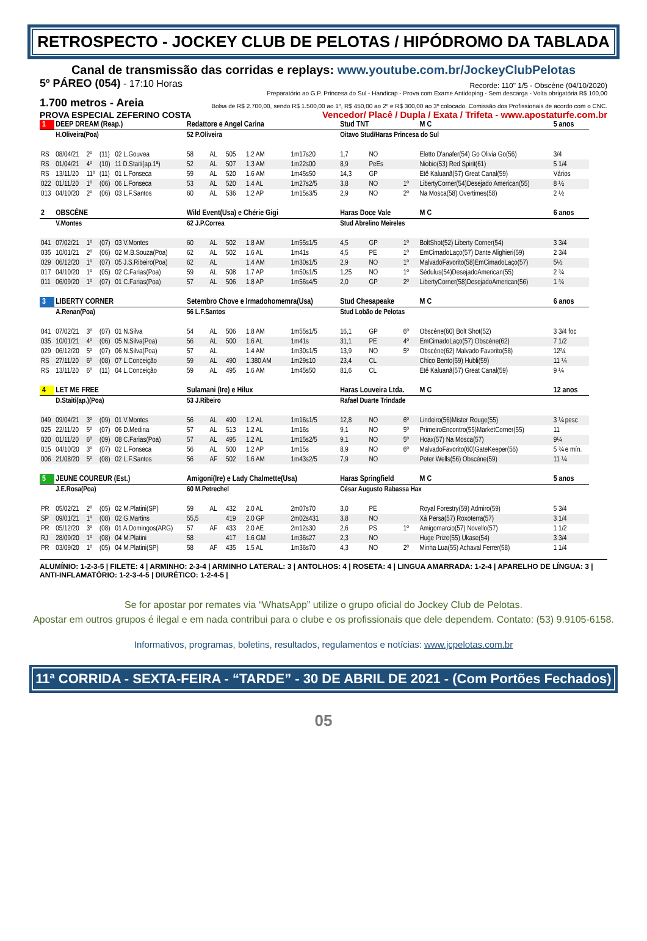RETROSPECTO - JOCKEY CLUB DE PELOTAS / HIPÓDROMO DA TABLADA
Canal de transmissão das corridas e replays: www.youtube.com.br/JockeyClubPelotas
5º PÁREO (054) - 17:10 Horas
Recorde: 110" 1/5 - Obscène (04/10/2020)
Preparatório ao G.P. Princesa do Sul - Handicap - Prova com Exame Antidoping - Sem descarga - Volta obrigatória R$ 100,00
1.700 metros - Areia
Bolsa de R$ 2.700,00, sendo R$ 1.500,00 ao 1º, R$ 450,00 ao 2º e R$ 300,00 ao 3º colocado. Comissão dos Profissionais de acordo com o CNC.
PROVA ESPECIAL ZEFERINO COSTA Vencedor/ Placê / Dupla / Exata / Trifeta - www.apostaturfe.com.br
| 1 | DEEP DREAM (Reap.) | | | | Redattore e Angel Carina | | | | | Stud TNT | | | M C | 5 anos | |
| | H.Oliveira(Poa) | | | | 52 P.Oliveira | | | | | Oitavo Stud/Haras Princesa do Sul | | | | | |
| RS | 08/04/21 | 2º | (11) | 02 L.Gouvea | 58 | AL | 505 | 1.2 AM | 1m17s20 | 1,7 | NO | | Eletto D'anafer(54) Go Olivia Go(56) | | 3/4 |
| RS | 01/04/21 | 4º | (10) | 11 D.Staiti(ap.1ª) | 52 | AL | 507 | 1.3 AM | 1m22s00 | 8,9 | PeEs | | Niobio(53) Red Spirit(61) | | 5 1/4 |
| RS | 13/11/20 | 11º | (11) | 01 L.Fonseca | 59 | AL | 520 | 1.6 AM | 1m45s50 | 14,3 | GP | | Etê Kaluanã(57) Great Canal(59) | | Vários |
| 022 | 01/11/20 | 1º | (06) | 06 L.Fonseca | 53 | AL | 520 | 1.4 AL | 1m27s2/5 | 3,8 | NO | 1º | LibertyCorner(54)Desejado American(55) | | 8 ½ |
| 013 | 04/10/20 | 2º | (06) | 03 L.F.Santos | 60 | AL | 536 | 1.2 AP | 1m15s3/5 | 2,9 | NO | 2º | Na Mosca(58) Overtimes(58) | | 2 ½ |
| 2 | OBSCÈNE | | | | Wild Event(Usa) e Chérie Gigi | | | | | Haras Doce Vale | | | M C | 6 anos | |
| | V.Montes | | | | 62 J.P.Correa | | | | | Stud Abrelino Meireles | | | | | |
| 041 | 07/02/21 | 1º | (07) | 03 V.Montes | 60 | AL | 502 | 1.8 AM | 1m55s1/5 | 4,5 | GP | 1º | BoltShot(52) Liberty Corner(54) | | 3 3/4 |
| 035 | 10/01/21 | 2º | (06) | 02 M.B.Souza(Poa) | 62 | AL | 502 | 1.6 AL | 1m41s | 4,5 | PE | 1º | EmCimadoLaço(57) Dante Alighieri(59) | | 2 3/4 |
| 029 | 06/12/20 | 1º | (07) | 05 J.S.Ribeiro(Poa) | 62 | AL | | 1.4 AM | 1m30s1/5 | 2,9 | NO | 1º | MalvadoFavorito(58)EmCimadoLaço(57) | | 5½ |
| 017 | 04/10/20 | 1º | (05) | 02 C.Farias(Poa) | 59 | AL | 508 | 1.7 AP | 1m50s1/5 | 1,25 | NO | 1º | Sédulus(54)DesejadoAmerican(55) | | 2 ¾ |
| 011 | 06/09/20 | 1º | (07) | 01 C.Farias(Poa) | 57 | AL | 506 | 1.8 AP | 1m56s4/5 | 2,0 | GP | 2º | LibertyCorner(58)DesejadoAmerican(56) | | 1 ¾ |
| 3 | LIBERTY CORNER | | | | Setembro Chove e Irmadohomemra(Usa) | | | | | Stud Chesapeake | | | M C | 6 anos | |
| | A.Renan(Poa) | | | | 56 L.F.Santos | | | | | Stud Lobão de Pelotas | | | | | |
| 041 | 07/02/21 | 3º | (07) | 01 N.Silva | 54 | AL | 506 | 1.8 AM | 1m55s1/5 | 16,1 | GP | 6º | Obscène(60) Bolt Shot(52) | | 3 3/4 foc |
| 035 | 10/01/21 | 4º | (06) | 05 N.Silva(Poa) | 56 | AL | 500 | 1.6 AL | 1m41s | 31,1 | PE | 4º | EmCimadoLaço(57) Obscène(62) | | 7 1/2 |
| 029 | 06/12/20 | 5º | (07) | 06 N.Silva(Poa) | 57 | AL | | 1.4 AM | 1m30s1/5 | 13,9 | NO | 5º | Obscène(62) Malvado Favorito(58) | | 12¾ |
| RS | 27/11/20 | 6º | (08) | 07 L.Conceição | 59 | AL | 490 | 1.380 AM | 1m29s10 | 23,4 | CL | | Chico Bento(59) Hubli(59) | | 11 ¼ |
| RS | 13/11/20 | 6º | (11) | 04 L.Conceição | 59 | AL | 495 | 1.6 AM | 1m45s50 | 81,6 | CL | | Etê Kaluanã(57) Great Canal(59) | | 9 ¼ |
| 4 | LET ME FREE | | | | Sulamani (Ire) e Hilux | | | | | Haras Louveira Ltda. | | | M C | 12 anos | |
| | D.Staiti(ap.)(Poa) | | | | 53 J.Ribeiro | | | | | Rafael Duarte Trindade | | | | | |
| 049 | 09/04/21 | 3º | (09) | 01 V.Montes | 56 | AL | 490 | 1.2 AL | 1m16s1/5 | 12,8 | NO | 6º | Lindeiro(56)Mister Rouge(55) | | 3 ¼ pesc |
| 025 | 22/11/20 | 5º | (07) | 06 D.Medina | 57 | AL | 513 | 1.2 AL | 1m16s | 9,1 | NO | 5º | PrimeiroEncontro(55)MarketCorner(55) | | 11 |
| 020 | 01/11/20 | 6º | (09) | 08 C.Farias(Poa) | 57 | AL | 495 | 1.2 AL | 1m15s2/5 | 9,1 | NO | 5º | Hoax(57) Na Mosca(57) | | 9¼ |
| 015 | 04/10/20 | 3º | (07) | 02 L.Fonseca | 56 | AL | 500 | 1.2 AP | 1m15s | 8,9 | NO | 6º | MalvadoFavorito(60)GateKeeper(56) | | 5 ¾ e mín. |
| 006 | 21/08/20 | 5º | (08) | 02 L.F.Santos | 56 | AF | 502 | 1.6 AM | 1m43s2/5 | 7,9 | NO | | Peter Wells(56) Obscène(59) | | 11 ¼ |
| 5 | JEUNE COUREUR (Est.) | | | | Amigoni(Ire) e Lady Chalmette(Usa) | | | | | Haras Springfield | | | M C | 5 anos | |
| | J.E.Rosa(Poa) | | | | 60 M.Petrechel | | | | | César Augusto Rabassa Hax | | | | | |
| PR | 05/02/21 | 2º | (05) | 02 M.Platini(SP) | 59 | AL | 432 | 2.0 AL | 2m07s70 | 3,0 | PE | | Royal Forestry(59) Admiro(59) | | 5 3/4 |
| SP | 09/01/21 | 1º | (08) | 02 G.Martins | 55,5 | | 419 | 2.0 GP | 2m02s431 | 3,8 | NO | | Xá Persa(57) Roxoterra(57) | | 3 1/4 |
| PR | 05/12/20 | 3º | (08) | 01 A.Domingos(ARG) | 57 | AF | 433 | 2.0 AE | 2m12s30 | 2,6 | PS | 1º | Amigomarcio(57) Novello(57) | | 1 1/2 |
| RJ | 28/09/20 | 1º | (08) | 04 M.Platini | 58 | | 417 | 1.6 GM | 1m36s27 | 2,3 | NO | | Huge Prize(55) Ukase(54) | | 3 3/4 |
| PR | 03/09/20 | 1º | (05) | 04 M.Platini(SP) | 58 | AF | 435 | 1.5 AL | 1m36s70 | 4,3 | NO | 2º | Minha Lua(55) Achaval Ferrer(58) | | 1 1/4 |
ALUMÍNIO: 1-2-3-5 | FILETE: 4 | ARMINHO: 2-3-4 | ARMINHO LATERAL: 3 | ANTOLHOS: 4 | ROSETA: 4 | LINGUA AMARRADA: 1-2-4 | APARELHO DE LÍNGUA: 3 | ANTI-INFLAMATÓRIO: 1-2-3-4-5 | DIURÉTICO: 1-2-4-5 |
Se for apostar por remates via “WhatsApp” utilize o grupo oficial do Jockey Club de Pelotas.
Apostar em outros grupos é ilegal e em nada contribui para o clube e os profissionais que dele dependem. Contato: (53) 9.9105-6158.
Informativos, programas, boletins, resultados, regulamentos e notícias: www.jcpelotas.com.br
11ª CORRIDA - SEXTA-FEIRA - “TARDE” - 30 DE ABRIL DE 2021 - (Com Portões Fechados)
05